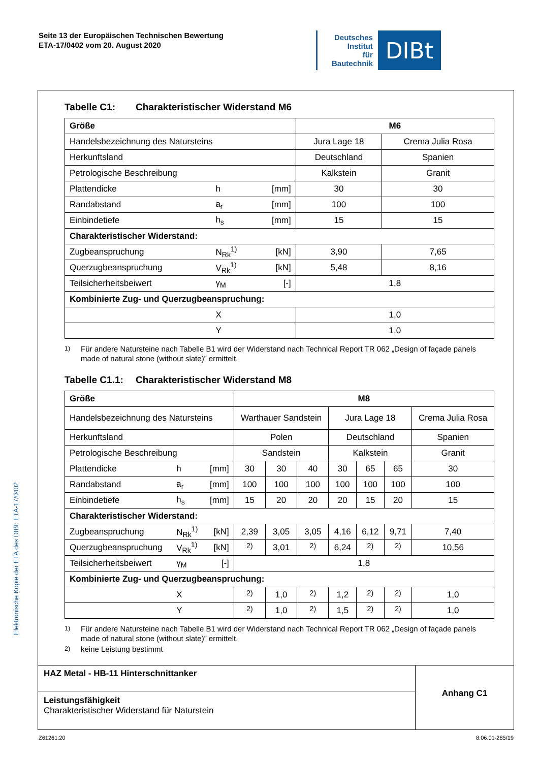Seite 13 der Europäischen Technischen Bewertung
ETA-17/0402 vom 20. August 2020
Deutsches
Institut
für
Bautechnik
DIBt
Tabelle C1: Charakteristischer Widerstand M6
| Größe | | | M6 | |
| --- | --- | --- | --- | --- |
| Handelsbezeichnung des Natursteins | | | Jura Lage 18 | Crema Julia Rosa |
| Herkunftsland | | | Deutschland | Spanien |
| Petrologische Beschreibung | | | Kalkstein | Granit |
| Plattendicke | h | [mm] | 30 | 30 |
| Randabstand | a<sub>r</sub> | [mm] | 100 | 100 |
| Einbindetiefe | h<sub>s</sub> | [mm] | 15 | 15 |
| Charakteristischer Widerstand: | | | | |
| Zugbeanspruchung | N<sub>Rk</sub><sup>1)</sup> | [kN] | 3,90 | 7,65 |
| Querzugbeanspruchung | V<sub>Rk</sub><sup>1)</sup> | [kN] | 5,48 | 8,16 |
| Teilsicherheitsbeiwert | γ<sub>M</sub> | [-] | 1,8 | |
| Kombinierte Zug- und Querzugbeanspruchung: | | | | |
| | X | | 1,0 | |
| | Y | | 1,0 | |
<sup>1)</sup> Für andere Natursteine nach Tabelle B1 wird der Widerstand nach Technical Report TR 062 „Design of façade panels made of natural stone (without slate)” ermittelt.
Tabelle C1.1: Charakteristischer Widerstand M8
| Größe | | | M8 | | | | | | |
| --- | --- | --- | --- | --- | --- | --- | --- | --- | --- |
| Handelsbezeichnung des Natursteins | | | Warthauer Sandstein | | | Jura Lage 18 | | | Crema Julia Rosa |
| Herkunftsland | | | Polen | | | Deutschland | | | Spanien |
| Petrologische Beschreibung | | | Sandstein | | | Kalkstein | | | Granit |
| Plattendicke | h | [mm] | 30 | 30 | 40 | 30 | 65 | 65 | 30 |
| Randabstand | a<sub>r</sub> | [mm] | 100 | 100 | 100 | 100 | 100 | 100 | 100 |
| Einbindetiefe | h<sub>s</sub> | [mm] | 15 | 20 | 20 | 20 | 15 | 20 | 15 |
| Charakteristischer Widerstand: | | | | | | | | | |
| Zugbeanspruchung | N<sub>Rk</sub><sup>1)</sup> | [kN] | 2,39 | 3,05 | 3,05 | 4,16 | 6,12 | 9,71 | 7,40 |
| Querzugbeanspruchung | V<sub>Rk</sub><sup>1)</sup> | [kN] | <sup>2)</sup> | 3,01 | <sup>2)</sup> | 6,24 | <sup>2)</sup> | <sup>2)</sup> | 10,56 |
| Teilsicherheitsbeiwert | γ<sub>M</sub> | [-] | 1,8 | | | | | | |
| Kombinierte Zug- und Querzugbeanspruchung: | | | | | | | | | |
| | X | | <sup>2)</sup> | 1,0 | <sup>2)</sup> | 1,2 | <sup>2)</sup> | <sup>2)</sup> | 1,0 |
| | Y | | <sup>2)</sup> | 1,0 | <sup>2)</sup> | 1,5 | <sup>2)</sup> | <sup>2)</sup> | 1,0 |
<sup>1)</sup> Für andere Natursteine nach Tabelle B1 wird der Widerstand nach Technical Report TR 062 „Design of façade panels made of natural stone (without slate)” ermittelt.
<sup>2)</sup> keine Leistung bestimmt
HAZ Metal - HB-11 Hinterschnittanker
Leistungsfähigkeit
Charakteristischer Widerstand für Naturstein
Anhang C1
Elektronische Kopie der ETA des DIBt: ETA-17/0402
Z61261.20 8.06.01-285/19